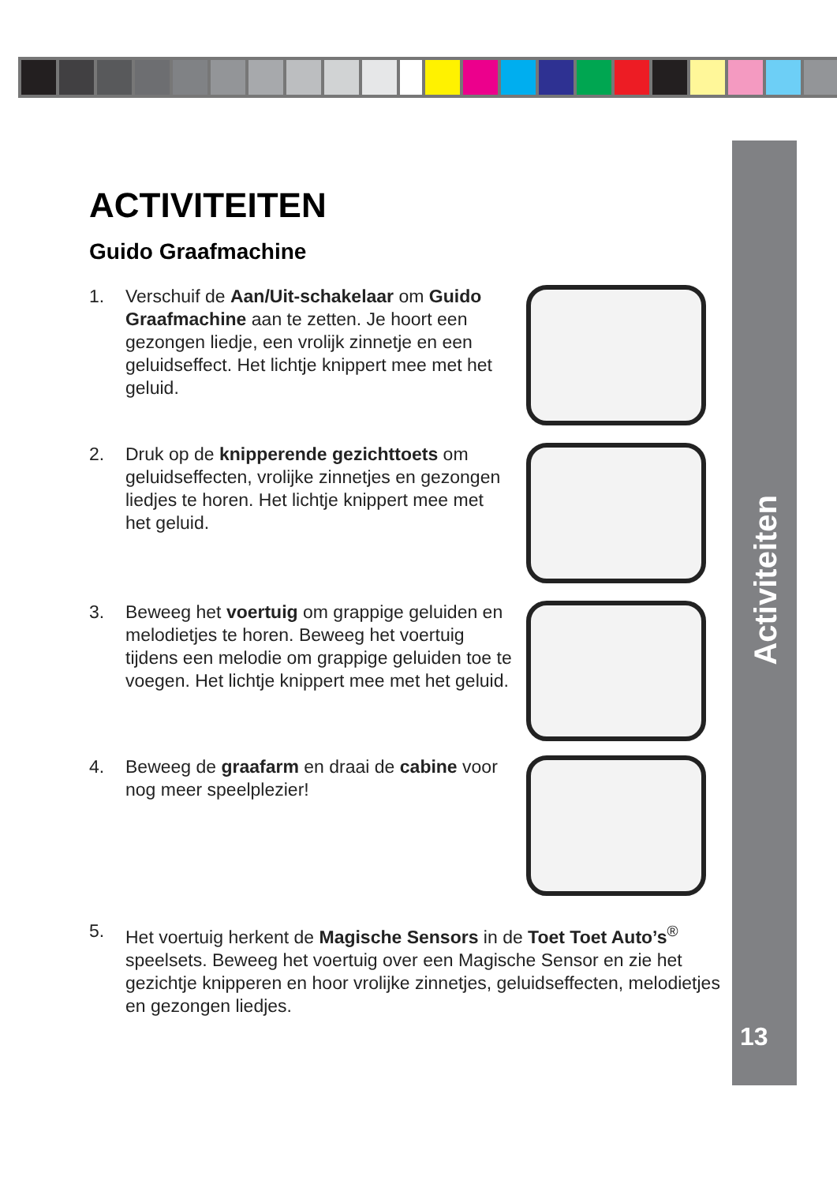Activiteiten
13
ACTIVITEITEN
Guido Graafmachine
1. Verschuif de Aan/Uit-schakelaar om Guido Graafmachine aan te zetten. Je hoort een gezongen liedje, een vrolijk zinnetje en een geluidseffect. Het lichtje knippert mee met het geluid.
2. Druk op de knipperende gezichttoets om geluidseffecten, vrolijke zinnetjes en gezongen liedjes te horen. Het lichtje knippert mee met het geluid.
3. Beweeg het voertuig om grappige geluiden en melodietjes te horen. Beweeg het voertuig tijdens een melodie om grappige geluiden toe te voegen. Het lichtje knippert mee met het geluid.
4. Beweeg de graafarm en draai de cabine voor nog meer speelplezier!
5. Het voertuig herkent de Magische Sensors in de Toet Toet Auto’s<sup>®</sup> speelsets. Beweeg het voertuig over een Magische Sensor en zie het gezichtje knipperen en hoor vrolijke zinnetjes, geluidseffecten, melodietjes en gezongen liedjes.